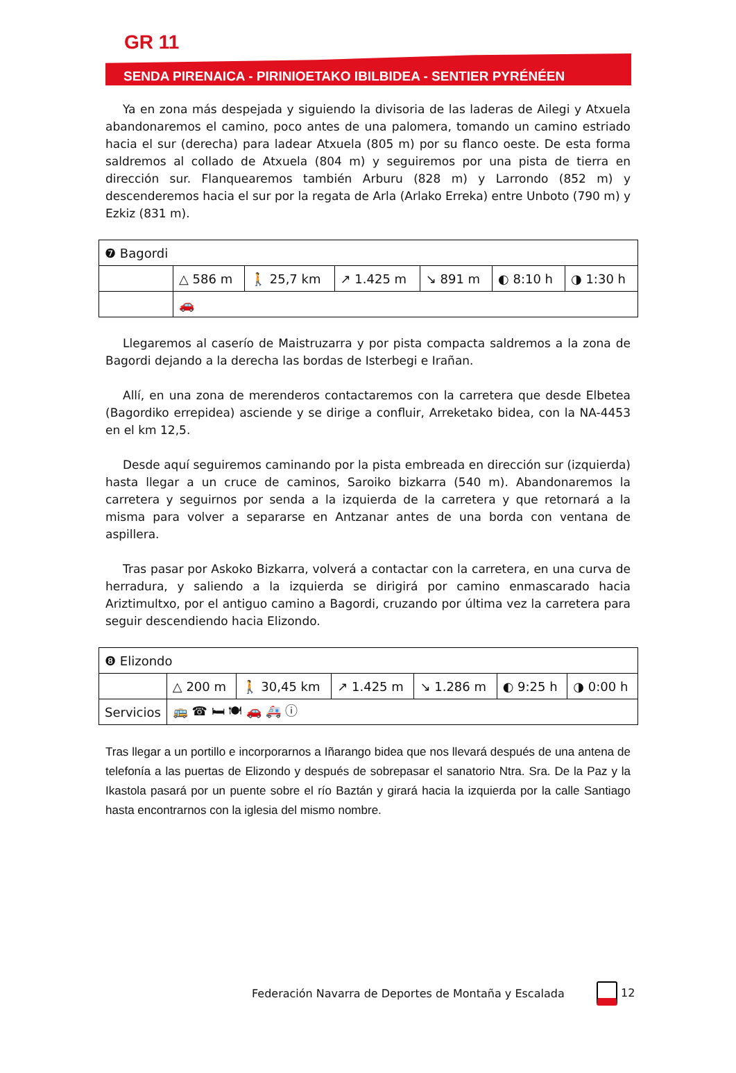GR 11
SENDA PIRENAICA - PIRINIOETAKO IBILBIDEA - SENTIER PYRÉNÉEN
Ya en zona más despejada y siguiendo la divisoria de las laderas de Ailegi y Atxuela abandonaremos el camino, poco antes de una palomera, tomando un camino estriado hacia el sur (derecha) para ladear Atxuela (805 m) por su flanco oeste. De esta forma saldremos al collado de Atxuela (804 m) y seguiremos por una pista de tierra en dirección sur. Flanquearemos también Arburu (828 m) y Larrondo (852 m) y descenderemos hacia el sur por la regata de Arla (Arlako Erreka) entre Unboto (790 m) y Ezkiz (831 m).
| ❼ Bagordi | | | | | | |
| | △ 586 m | 🚶 25,7 km | ↗ 1.425 m | ↘ 891 m | ◐ 8:10 h | ◑ 1:30 h |
| | 🚗 | | | | | |
Llegaremos al caserío de Maistruzarra y por pista compacta saldremos a la zona de Bagordi dejando a la derecha las bordas de Isterbegi e Irañan.
Allí, en una zona de merenderos contactaremos con la carretera que desde Elbetea (Bagordiko errepidea) asciende y se dirige a confluir, Arreketako bidea, con la NA-4453 en el km 12,5.
Desde aquí seguiremos caminando por la pista embreada en dirección sur (izquierda) hasta llegar a un cruce de caminos, Saroiko bizkarra (540 m). Abandonaremos la carretera y seguirnos por senda a la izquierda de la carretera y que retornará a la misma para volver a separarse en Antzanar antes de una borda con ventana de aspillera.
Tras pasar por Askoko Bizkarra, volverá a contactar con la carretera, en una curva de herradura, y saliendo a la izquierda se dirigirá por camino enmascarado hacia Ariztimultxo, por el antiguo camino a Bagordi, cruzando por última vez la carretera para seguir descendiendo hacia Elizondo.
| ❽ Elizondo | | | | | | |
| | △ 200 m | 🚶 30,45 km | ↗ 1.425 m | ↘ 1.286 m | ◐ 9:25 h | ◑ 0:00 h |
| Servicios | 🚌 ☎ 🛏 🍽 🚗 🚑 ⓘ | | | | | |
Tras llegar a un portillo e incorporarnos a Iñarango bidea que nos llevará después de una antena de telefonía a las puertas de Elizondo y después de sobrepasar el sanatorio Ntra. Sra. De la Paz y la Ikastola pasará por un puente sobre el río Baztán y girará hacia la izquierda por la calle Santiago hasta encontrarnos con la iglesia del mismo nombre.
Federación Navarra de Deportes de Montaña y Escalada
12